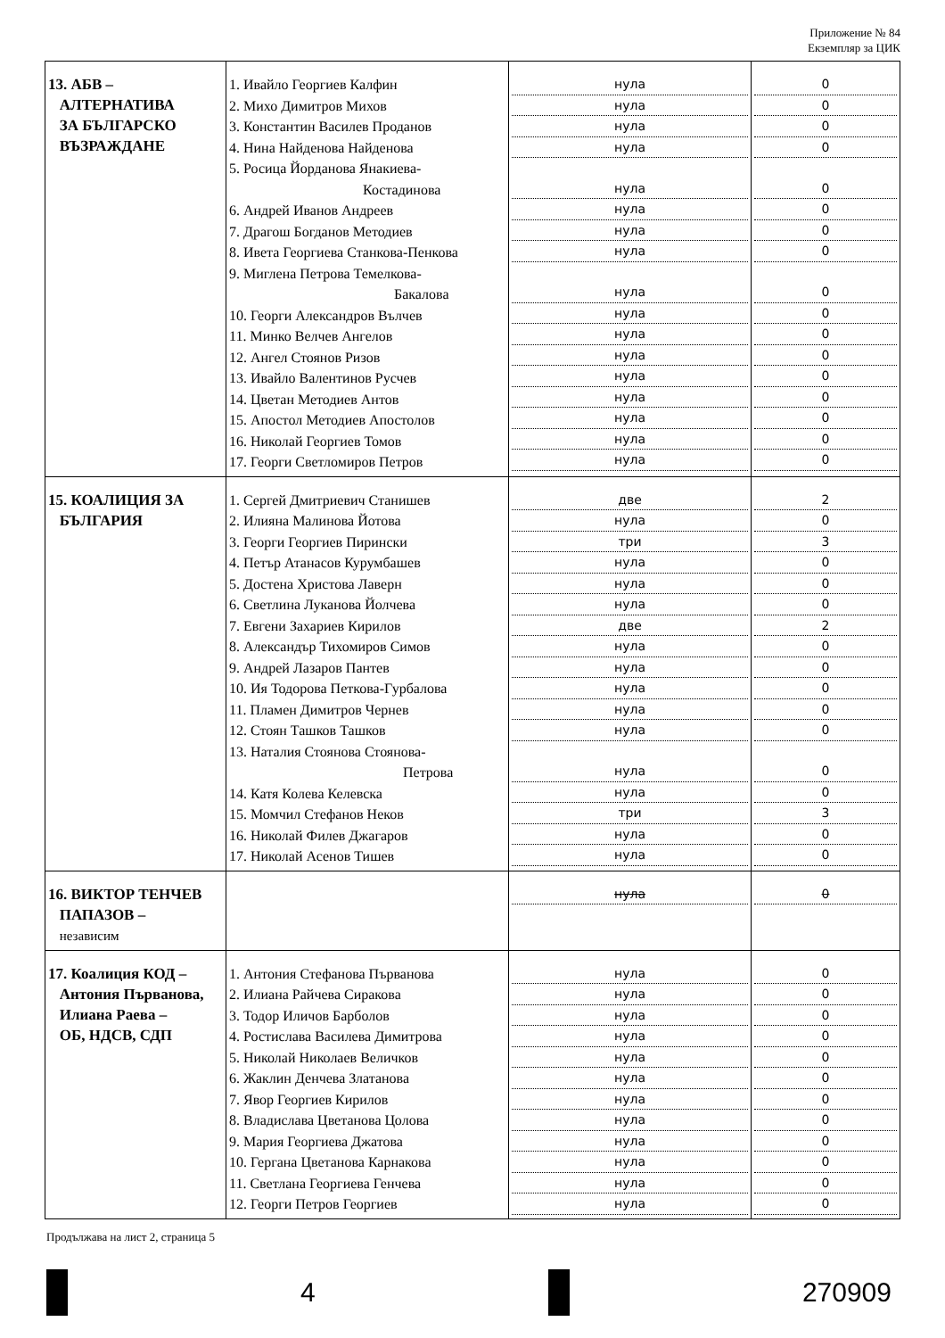Приложение № 84
Екземпляр за ЦИК
| 13. АБВ – АЛТЕРНАТИВА ЗА БЪЛГАРСКО ВЪЗРАЖДАНЕ | 1. Ивайло Георгиев Калфин 2. Михо Димитров Михов 3. Константин Василев Проданов 4. Нина Найденова Найденова 5. Росица Йорданова Янакиева- Костадинова 6. Андрей Иванов Андреев 7. Драгош Богданов Методиев 8. Ивета Георгиева Станкова-Пенкова 9. Миглена Петрова Темелкова- Бакалова 10. Георги Александров Вълчев 11. Минко Велчев Ангелов 12. Ангел Стоянов Ризов 13. Ивайло Валентинов Русчев 14. Цветан Методиев Антов 15. Апостол Методиев Апостолов 16. Николай Георгиев Томов 17. Георги Светломиров Петров | нула нула нула нула нула нула нула нула нула нула нула нула нула нула нула нула нула | 0 0 0 0 0 0 0 0 0 0 0 0 0 0 0 0 0 |
| 15. КОАЛИЦИЯ ЗА БЪЛГАРИЯ | 1. Сергей Дмитриевич Станишев 2. Илияна Малинова Йотова 3. Георги Георгиев Пирински 4. Петър Атанасов Курумбашев 5. Достена Христова Лаверн 6. Светлина Луканова Йолчева 7. Евгени Захариев Кирилов 8. Александър Тихомиров Симов 9. Андрей Лазаров Пантев 10. Ия Тодорова Петкова-Гурбалова 11. Пламен Димитров Чернев 12. Стоян Ташков Ташков 13. Наталия Стоянова Стоянова- Петрова 14. Катя Колева Келевска 15. Момчил Стефанов Неков 16. Николай Филев Джагаров 17. Николай Асенов Тишев | две нула три нула нула нула две нула нула нула нула нула нула нула три нула нула | 2 0 3 0 0 0 2 0 0 0 0 0 0 0 3 0 0 |
| 16. ВИКТОР ТЕНЧЕВ ПАПАЗОВ – независим | | нула | 0 |
| 17. Коалиция КОД – Антония Първанова, Илиана Раева – ОБ, НДСВ, СДП | 1. Антония Стефанова Първанова 2. Илиана Райчева Сиракова 3. Тодор Иличов Барболов 4. Ростислава Василева Димитрова 5. Николай Николаев Величков 6. Жаклин Денчева Златанова 7. Явор Георгиев Кирилов 8. Владислава Цветанова Цолова 9. Мария Георгиева Джатова 10. Гергана Цветанова Карнакова 11. Светлана Георгиева Генчева 12. Георги Петров Георгиев | нула нула нула нула нула нула нула нула нула нула нула нула | 0 0 0 0 0 0 0 0 0 0 0 0 |
Продължава на лист 2, страница 5
4 270909